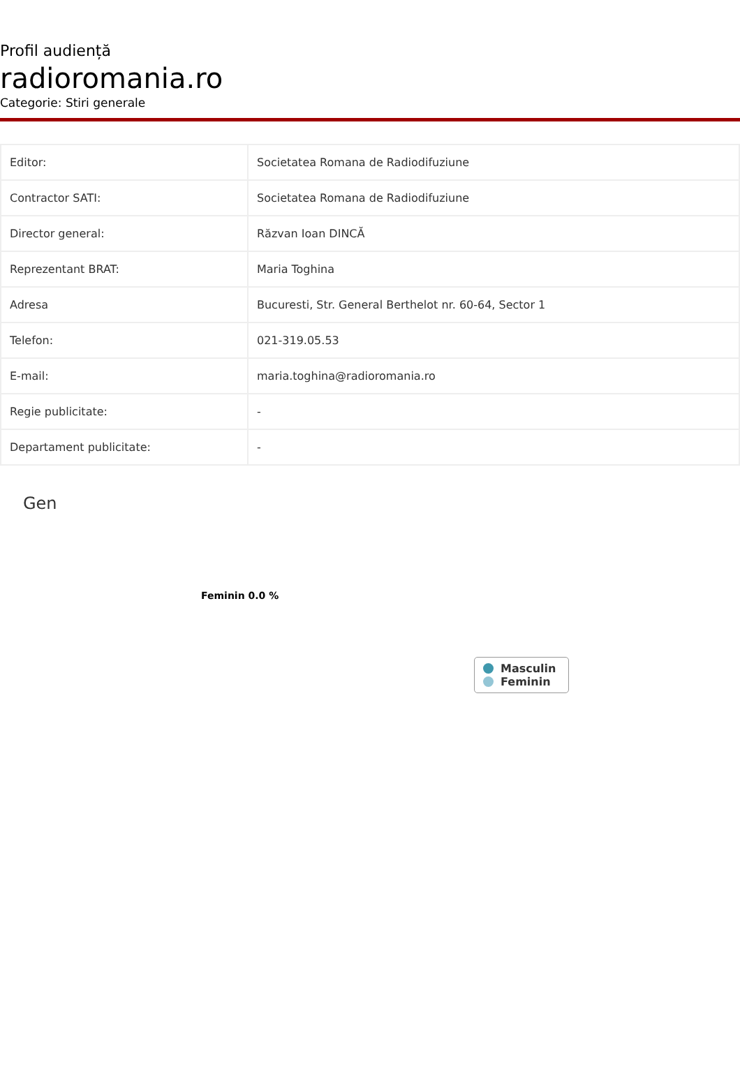Profil audiență
radioromania.ro
Categorie: Stiri generale
| Editor: | Societatea Romana de Radiodifuziune |
| Contractor SATI: | Societatea Romana de Radiodifuziune |
| Director general: | Răzvan Ioan DINCĂ |
| Reprezentant BRAT: | Maria Toghina |
| Adresa | Bucuresti, Str. General Berthelot nr. 60-64, Sector 1 |
| Telefon: | 021-319.05.53 |
| E-mail: | maria.toghina@radioromania.ro |
| Regie publicitate: | - |
| Departament publicitate: | - |
Gen
Feminin 0.0 %
Masculin
Feminin